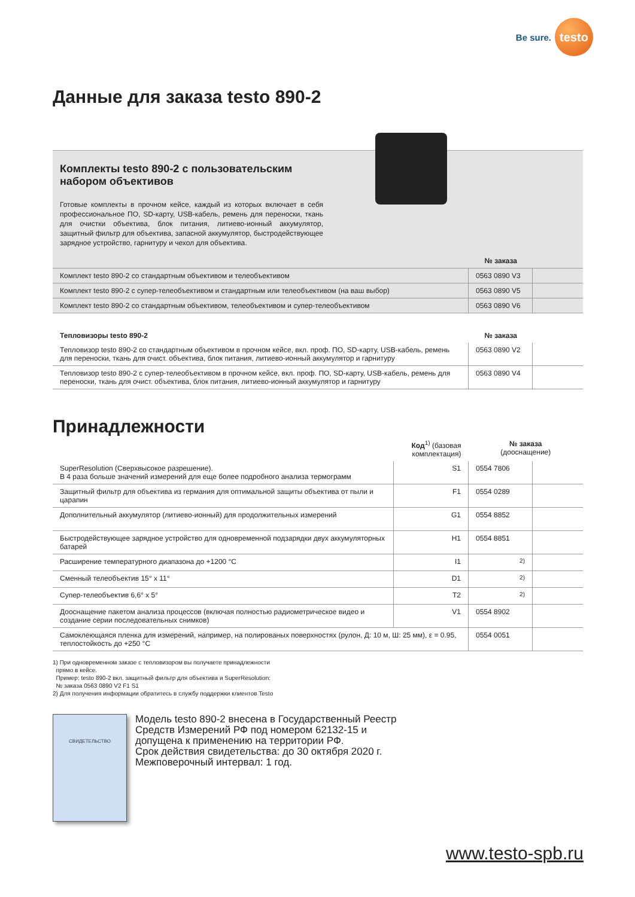Be sure.
testo
Данные для заказа testo 890-2
Комплекты testo 890-2 с пользовательским набором объективов
Готовые комплекты в прочном кейсе, каждый из которых включает в себя профессиональное ПО, SD-карту, USB-кабель, ремень для переноски, ткань для очистки объектива, блок питания, литиево-ионный аккумулятор, защитный фильтр для объектива, запасной аккумулятор, быстродействующее зарядное устройство, гарнитуру и чехол для объектива.
| | № заказа | |
| Комплект testo 890-2 со стандартным объективом и телеобъективом | 0563 0890 V3 | |
| Комплект testo 890-2 с супер-телеобъективом и стандартным или телеобъективом (на ваш выбор) | 0563 0890 V5 | |
| Комплект testo 890-2 со стандартным объективом, телеобъективом и супер-телеобъективом | 0563 0890 V6 | |
| Тепловизоры testo 890-2 | № заказа | |
| --- | --- | --- |
| Тепловизор testo 890-2 со стандартным объективом в прочном кейсе, вкл. проф. ПО, SD-карту, USB-кабель, ремень для переноски, ткань для очист. объектива, блок питания, литиево-ионный аккумулятор и гарнитуру | 0563 0890 V2 | |
| Тепловизор testo 890-2 с супер-телеобъективом в прочном кейсе, вкл. проф. ПО, SD-карту, USB-кабель, ремень для переноски, ткань для очист. объектива, блок питания, литиево-ионный аккумулятор и гарнитуру | 0563 0890 V4 | |
Принадлежности
| | Код<sup>1)</sup> (базовая комплектация) | № заказа (дооснащение) | |
| --- | --- | --- | --- |
| SuperResolution (Сверхвысокое разрешение). В 4 раза больше значений измерений для еще более подробного анализа термограмм | S1 | 0554 7806 | |
| Защитный фильтр для объектива из германия для оптимальной защиты объектива от пыли и царапин | F1 | 0554 0289 | |
| Дополнительный аккумулятор (литиево-ионный) для продолжительных измерений | G1 | 0554 8852 | |
| Быстродействующее зарядное устройство для одновременной подзарядки двух аккумуляторных батарей | H1 | 0554 8851 | |
| Расширение температурного диапазона до +1200 °C | I1 | <sup>2)</sup> | |
| Сменный телеобъектив 15° x 11° | D1 | <sup>2)</sup> | |
| Супер-телеобъектив 6,6° x 5° | T2 | <sup>2)</sup> | |
| Дооснащение пакетом анализа процессов (включая полностью радиометрическое видео и создание серии последовательных снимков) | V1 | 0554 8902 | |
| Самоклеющаяся пленка для измерений, например, на полированых поверхностях (рулон, Д: 10 м, Ш: 25 мм), ε = 0.95, теплостойкость до +250 °C | | 0554 0051 | |
1) При одновременном заказе с тепловизором вы получаете принадлежности
прямо в кейсе.
Пример: testo 890-2 вкл. защитный фильтр для объектива и SuperResolution:
№ заказа 0563 0890 V2 F1 S1
2) Для получения информации обратитесь в службу поддержки клиентов Testo
СВИДЕТЕЛЬСТВО
Модель testo 890-2 внесена в Государственный Реестр
Средств Измерений РФ под номером 62132-15 и
допущена к применению на территории РФ.
Срок действия свидетельства: до 30 октября 2020 г.
Межповерочный интервал: 1 год.
www.testo-spb.ru